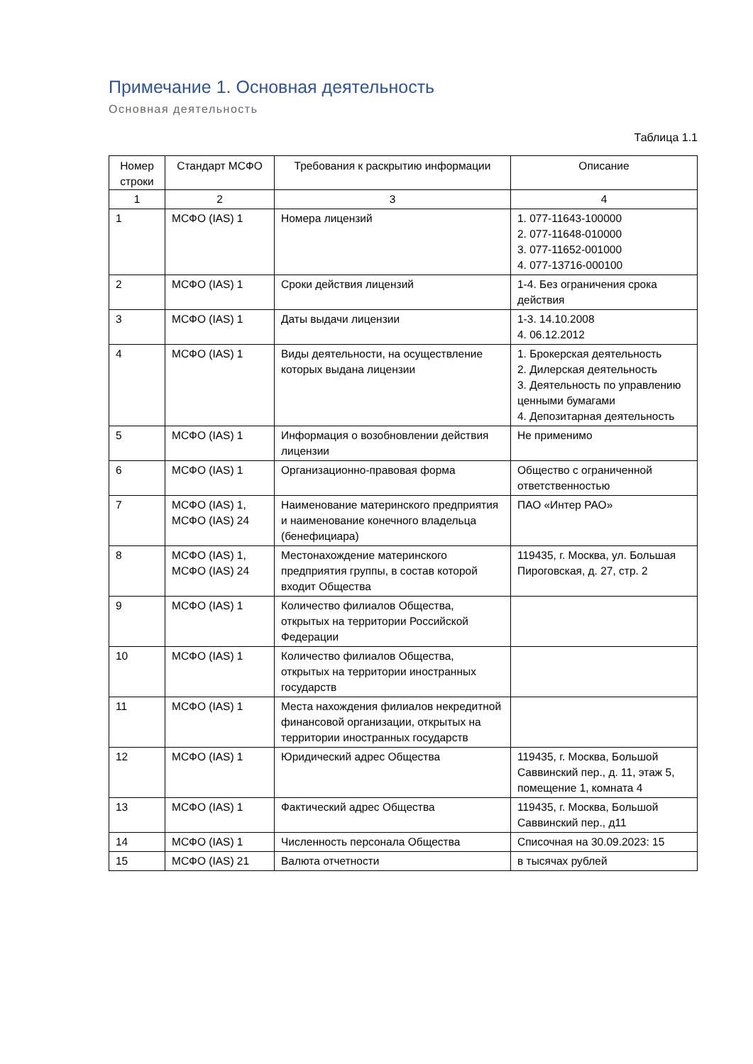Примечание 1. Основная деятельность
Основная деятельность
Таблица 1.1
| Номер строки | Стандарт МСФО | Требования к раскрытию информации | Описание |
| --- | --- | --- | --- |
| 1 | 2 | 3 | 4 |
| 1 | МСФО (IAS) 1 | Номера лицензий | 1. 077-11643-100000 2. 077-11648-010000 3. 077-11652-001000 4. 077-13716-000100 |
| 2 | МСФО (IAS) 1 | Сроки действия лицензий | 1-4. Без ограничения срока действия |
| 3 | МСФО (IAS) 1 | Даты выдачи лицензии | 1-3. 14.10.2008 4. 06.12.2012 |
| 4 | МСФО (IAS) 1 | Виды деятельности, на осуществление которых выдана лицензии | 1. Брокерская деятельность 2. Дилерская деятельность 3. Деятельность по управлению ценными бумагами 4. Депозитарная деятельность |
| 5 | МСФО (IAS) 1 | Информация о возобновлении действия лицензии | Не применимо |
| 6 | МСФО (IAS) 1 | Организационно-правовая форма | Общество с ограниченной ответственностью |
| 7 | МСФО (IAS) 1, МСФО (IAS) 24 | Наименование материнского предприятия и наименование конечного владельца (бенефициара) | ПАО «Интер РАО» |
| 8 | МСФО (IAS) 1, МСФО (IAS) 24 | Местонахождение материнского предприятия группы, в состав которой входит Общества | 119435, г. Москва, ул. Большая Пироговская, д. 27, стр. 2 |
| 9 | МСФО (IAS) 1 | Количество филиалов Общества, открытых на территории Российской Федерации | |
| 10 | МСФО (IAS) 1 | Количество филиалов Общества, открытых на территории иностранных государств | |
| 11 | МСФО (IAS) 1 | Места нахождения филиалов некредитной финансовой организации, открытых на территории иностранных государств | |
| 12 | МСФО (IAS) 1 | Юридический адрес Общества | 119435, г. Москва, Большой Саввинский пер., д. 11, этаж 5, помещение 1, комната 4 |
| 13 | МСФО (IAS) 1 | Фактический адрес Общества | 119435, г. Москва, Большой Саввинский пер., д11 |
| 14 | МСФО (IAS) 1 | Численность персонала Общества | Списочная на 30.09.2023: 15 |
| 15 | МСФО (IAS) 21 | Валюта отчетности | в тысячах рублей |